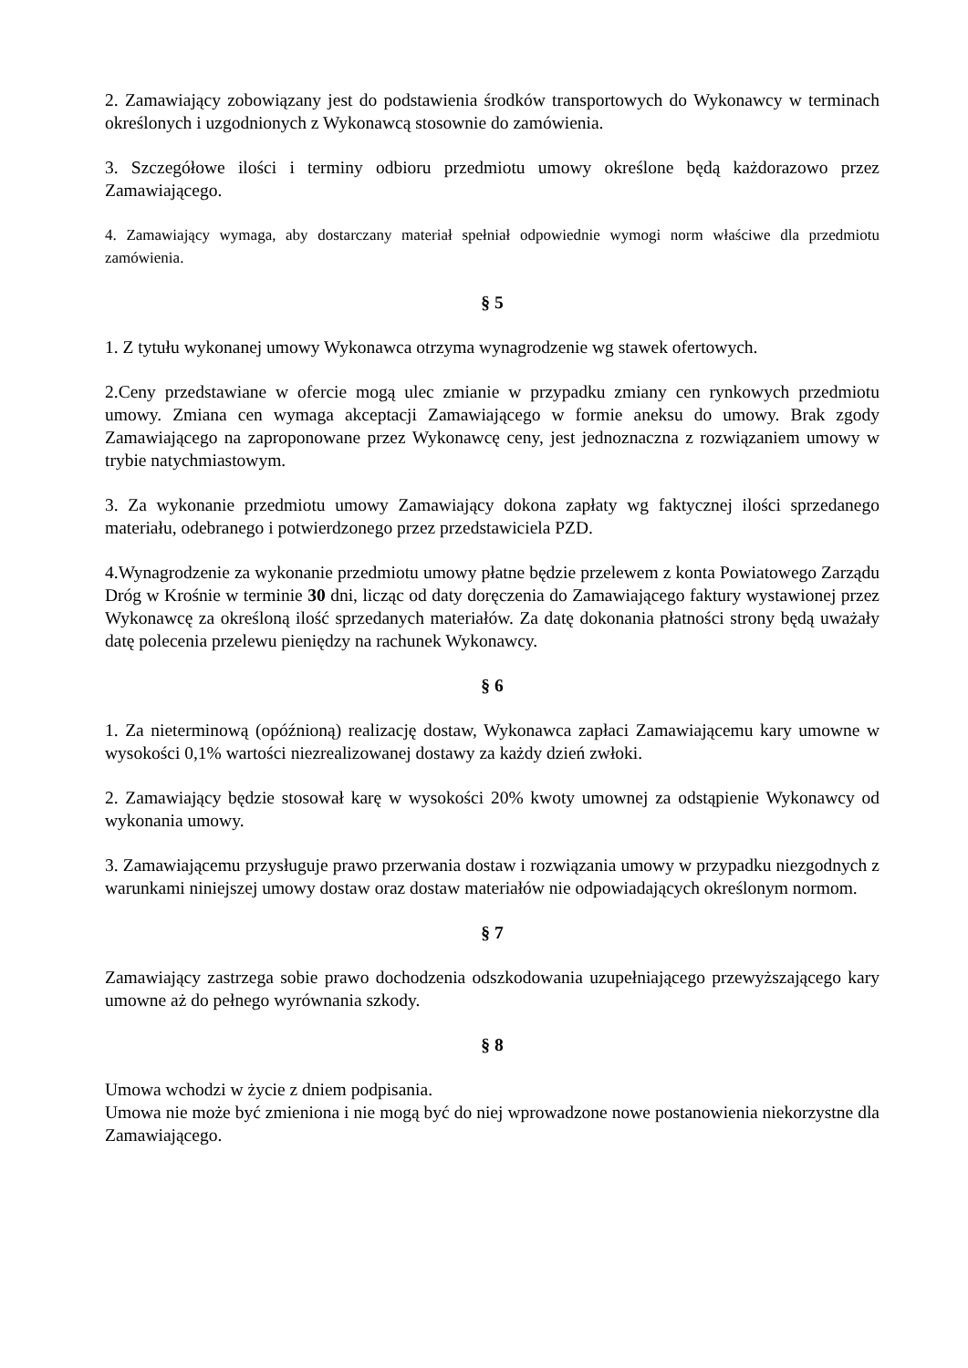2. Zamawiający zobowiązany jest do podstawienia środków transportowych do Wykonawcy w terminach określonych i uzgodnionych z Wykonawcą stosownie do zamówienia.
3. Szczegółowe ilości i terminy odbioru przedmiotu umowy określone będą każdorazowo przez Zamawiającego.
4. Zamawiający wymaga, aby dostarczany materiał spełniał odpowiednie wymogi norm właściwe dla przedmiotu zamówienia.
§ 5
1. Z tytułu wykonanej umowy Wykonawca otrzyma wynagrodzenie wg stawek ofertowych.
2.Ceny przedstawiane w ofercie mogą ulec zmianie w przypadku zmiany cen rynkowych przedmiotu umowy. Zmiana cen wymaga akceptacji Zamawiającego w formie aneksu do umowy. Brak zgody Zamawiającego na zaproponowane przez Wykonawcę ceny, jest jednoznaczna z rozwiązaniem umowy w trybie natychmiastowym.
3. Za wykonanie przedmiotu umowy Zamawiający dokona zapłaty wg faktycznej ilości sprzedanego materiału, odebranego i potwierdzonego przez przedstawiciela PZD.
4.Wynagrodzenie za wykonanie przedmiotu umowy płatne będzie przelewem z konta Powiatowego Zarządu Dróg w Krośnie w terminie 30 dni, licząc od daty doręczenia do Zamawiającego faktury wystawionej przez Wykonawcę za określoną ilość sprzedanych materiałów. Za datę dokonania płatności strony będą uważały datę polecenia przelewu pieniędzy na rachunek Wykonawcy.
§ 6
1. Za nieterminową (opóźnioną) realizację dostaw, Wykonawca zapłaci Zamawiającemu kary umowne w wysokości 0,1% wartości niezrealizowanej dostawy za każdy dzień zwłoki.
2. Zamawiający będzie stosował karę w wysokości 20% kwoty umownej za odstąpienie Wykonawcy od wykonania umowy.
3. Zamawiającemu przysługuje prawo przerwania dostaw i rozwiązania umowy w przypadku niezgodnych z warunkami niniejszej umowy dostaw oraz dostaw materiałów nie odpowiadających określonym normom.
§ 7
Zamawiający zastrzega sobie prawo dochodzenia odszkodowania uzupełniającego przewyższającego kary umowne aż do pełnego wyrównania szkody.
§ 8
Umowa wchodzi w życie z dniem podpisania.
Umowa nie może być zmieniona i nie mogą być do niej wprowadzone nowe postanowienia niekorzystne dla Zamawiającego.